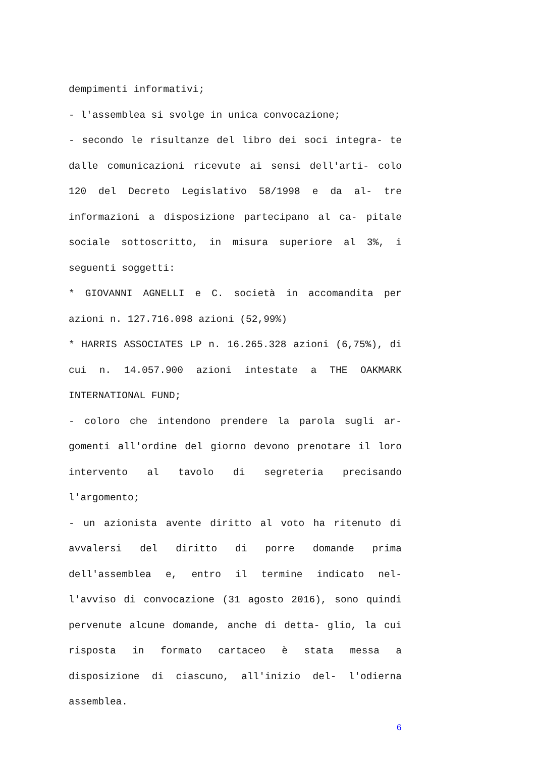dempimenti informativi;
- l'assemblea si svolge in unica convocazione;
- secondo le risultanze del libro dei soci integra- te dalle comunicazioni ricevute ai sensi dell'arti- colo 120 del Decreto Legislativo 58/1998 e da al- tre informazioni a disposizione partecipano al ca- pitale sociale sottoscritto, in misura superiore al 3%, i seguenti soggetti:
* GIOVANNI AGNELLI e C. società in accomandita per azioni n. 127.716.098 azioni (52,99%)
* HARRIS ASSOCIATES LP n. 16.265.328 azioni (6,75%), di cui n. 14.057.900 azioni intestate a THE OAKMARK INTERNATIONAL FUND;
- coloro che intendono prendere la parola sugli ar- gomenti all'ordine del giorno devono prenotare il loro intervento al tavolo di segreteria precisando l'argomento;
- un azionista avente diritto al voto ha ritenuto di avvalersi del diritto di porre domande prima dell'assemblea e, entro il termine indicato nel- l'avviso di convocazione (31 agosto 2016), sono quindi pervenute alcune domande, anche di detta- glio, la cui risposta in formato cartaceo è stata messa a disposizione di ciascuno, all'inizio del- l'odierna assemblea.
6